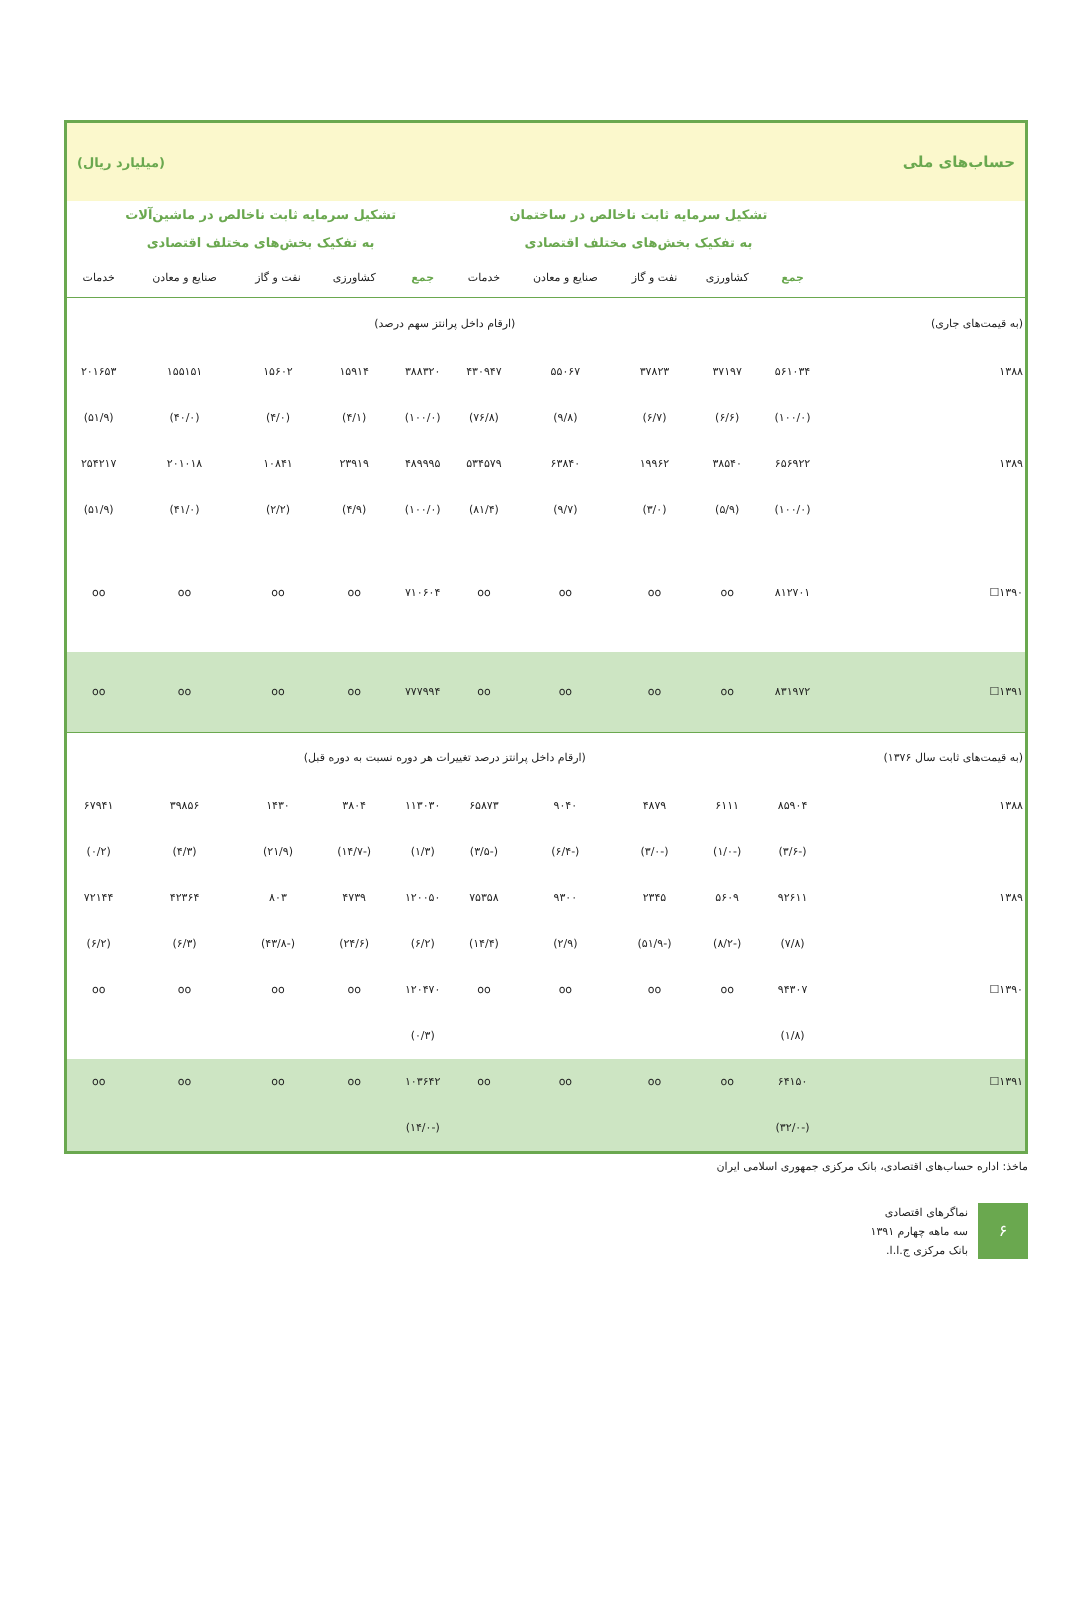| حساب‌های ملی | | | | | | (میلیارد ریال) | | | | |
| | تشکیل سرمایه ثابت ناخالص در ساختمان به تفکیک بخش‌های مختلف اقتصادی | | | | | تشکیل سرمایه ثابت ناخالص در ماشین‌آلات به تفکیک بخش‌های مختلف اقتصادی | | | | |
| | جمع | کشاورزی | نفت و گاز | صنایع و معادن | خدمات | جمع | کشاورزی | نفت و گاز | صنایع و معادن | خدمات |
| (به قیمت‌های جاری) | (ارقام داخل پرانتز سهم درصد) | | | | | | | | | |
| ۱۳۸۸ | ۵۶۱۰۳۴ | ۳۷۱۹۷ | ۳۷۸۲۳ | ۵۵۰۶۷ | ۴۳۰۹۴۷ | ۳۸۸۳۲۰ | ۱۵۹۱۴ | ۱۵۶۰۲ | ۱۵۵۱۵۱ | ۲۰۱۶۵۳ |
| | (۱۰۰/۰) | (۶/۶) | (۶/۷) | (۹/۸) | (۷۶/۸) | (۱۰۰/۰) | (۴/۱) | (۴/۰) | (۴۰/۰) | (۵۱/۹) |
| ۱۳۸۹ | ۶۵۶۹۲۲ | ۳۸۵۴۰ | ۱۹۹۶۲ | ۶۳۸۴۰ | ۵۳۴۵۷۹ | ۴۸۹۹۹۵ | ۲۳۹۱۹ | ۱۰۸۴۱ | ۲۰۱۰۱۸ | ۲۵۴۲۱۷ |
| | (۱۰۰/۰) | (۵/۹) | (۳/۰) | (۹/۷) | (۸۱/۴) | (۱۰۰/۰) | (۴/۹) | (۲/۲) | (۴۱/۰) | (۵۱/۹) |
| ۱۳۹۰☐ | ۸۱۲۷۰۱ | oo | oo | oo | oo | ۷۱۰۶۰۴ | oo | oo | oo | oo |
| ۱۳۹۱☐ | ۸۳۱۹۷۲ | oo | oo | oo | oo | ۷۷۷۹۹۴ | oo | oo | oo | oo |
| (به قیمت‌های ثابت سال ۱۳۷۶) | (ارقام داخل پرانتز درصد تغییرات هر دوره نسبت به دوره قبل) | | | | | | | | | |
| ۱۳۸۸ | ۸۵۹۰۴ | ۶۱۱۱ | ۴۸۷۹ | ۹۰۴۰ | ۶۵۸۷۳ | ۱۱۳۰۳۰ | ۳۸۰۴ | ۱۴۳۰ | ۳۹۸۵۶ | ۶۷۹۴۱ |
| | (-۳/۶) | (-۱/۰) | (-۳/۰) | (-۶/۴) | (-۳/۵) | (۱/۳) | (-۱۴/۷) | (۲۱/۹) | (۴/۳) | (۰/۲) |
| ۱۳۸۹ | ۹۲۶۱۱ | ۵۶۰۹ | ۲۳۴۵ | ۹۳۰۰ | ۷۵۳۵۸ | ۱۲۰۰۵۰ | ۴۷۳۹ | ۸۰۳ | ۴۲۳۶۴ | ۷۲۱۴۴ |
| | (۷/۸) | (-۸/۲) | (-۵۱/۹) | (۲/۹) | (۱۴/۴) | (۶/۲) | (۲۴/۶) | (-۴۳/۸) | (۶/۳) | (۶/۲) |
| ۱۳۹۰☐ | ۹۴۳۰۷ | oo | oo | oo | oo | ۱۲۰۴۷۰ | oo | oo | oo | oo |
| | (۱/۸) | | | | | (۰/۳) | | | | |
| ۱۳۹۱☐ | ۶۴۱۵۰ | oo | oo | oo | oo | ۱۰۳۶۴۲ | oo | oo | oo | oo |
| | (-۳۲/۰) | | | | | (-۱۴/۰) | | | | |
ماخذ: اداره حساب‌های اقتصادی، بانک مرکزی جمهوری اسلامی ایران
۶
نماگرهای اقتصادی
سه ماهه چهارم ۱۳۹۱
بانک مرکزی ج.ا.ا.